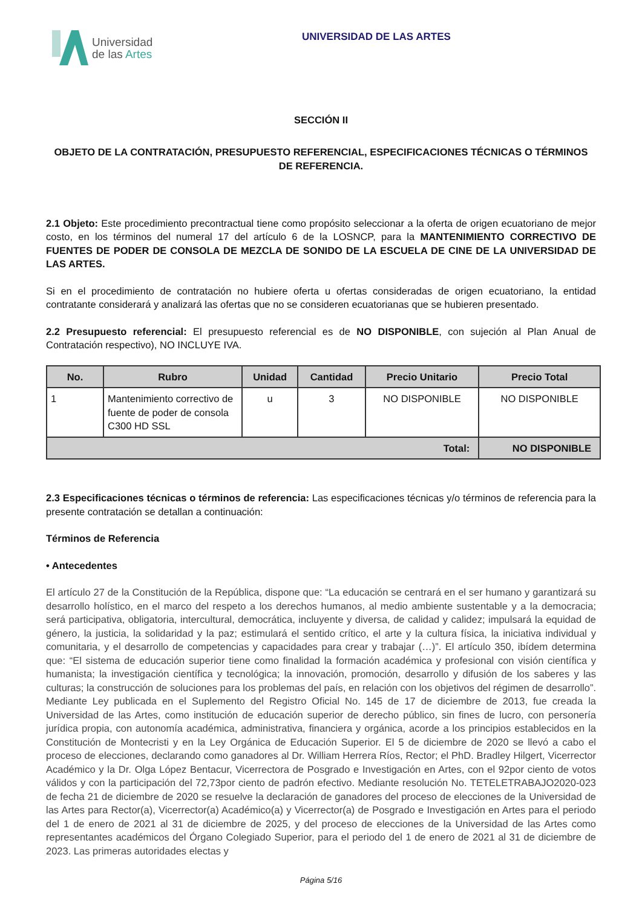Universidad
de las Artes
UNIVERSIDAD DE LAS ARTES
SECCIÓN II
OBJETO DE LA CONTRATACIÓN, PRESUPUESTO REFERENCIAL, ESPECIFICACIONES TÉCNICAS O TÉRMINOS DE REFERENCIA.
2.1 Objeto: Este procedimiento precontractual tiene como propósito seleccionar a la oferta de origen ecuatoriano de mejor costo, en los términos del numeral 17 del artículo 6 de la LOSNCP, para la MANTENIMIENTO CORRECTIVO DE FUENTES DE PODER DE CONSOLA DE MEZCLA DE SONIDO DE LA ESCUELA DE CINE DE LA UNIVERSIDAD DE LAS ARTES.
Si en el procedimiento de contratación no hubiere oferta u ofertas consideradas de origen ecuatoriano, la entidad contratante considerará y analizará las ofertas que no se consideren ecuatorianas que se hubieren presentado.
2.2 Presupuesto referencial: El presupuesto referencial es de NO DISPONIBLE, con sujeción al Plan Anual de Contratación respectivo), NO INCLUYE IVA.
| No. | Rubro | Unidad | Cantidad | Precio Unitario | Precio Total |
| --- | --- | --- | --- | --- | --- |
| 1 | Mantenimiento correctivo de fuente de poder de consola C300 HD SSL | u | 3 | NO DISPONIBLE | NO DISPONIBLE |
| Total: | | | | | NO DISPONIBLE |
2.3 Especificaciones técnicas o términos de referencia: Las especificaciones técnicas y/o términos de referencia para la presente contratación se detallan a continuación:
Términos de Referencia
• Antecedentes
El artículo 27 de la Constitución de la República, dispone que: “La educación se centrará en el ser humano y garantizará su desarrollo holístico, en el marco del respeto a los derechos humanos, al medio ambiente sustentable y a la democracia; será participativa, obligatoria, intercultural, democrática, incluyente y diversa, de calidad y calidez; impulsará la equidad de género, la justicia, la solidaridad y la paz; estimulará el sentido crítico, el arte y la cultura física, la iniciativa individual y comunitaria, y el desarrollo de competencias y capacidades para crear y trabajar (…)”. El artículo 350, ibídem determina que: “El sistema de educación superior tiene como finalidad la formación académica y profesional con visión científica y humanista; la investigación científica y tecnológica; la innovación, promoción, desarrollo y difusión de los saberes y las culturas; la construcción de soluciones para los problemas del país, en relación con los objetivos del régimen de desarrollo”. Mediante Ley publicada en el Suplemento del Registro Oficial No. 145 de 17 de diciembre de 2013, fue creada la Universidad de las Artes, como institución de educación superior de derecho público, sin fines de lucro, con personería jurídica propia, con autonomía académica, administrativa, financiera y orgánica, acorde a los principios establecidos en la Constitución de Montecristi y en la Ley Orgánica de Educación Superior. El 5 de diciembre de 2020 se llevó a cabo el proceso de elecciones, declarando como ganadores al Dr. William Herrera Ríos, Rector; el PhD. Bradley Hilgert, Vicerrector Académico y la Dr. Olga López Bentacur, Vicerrectora de Posgrado e Investigación en Artes, con el 92por ciento de votos válidos y con la participación del 72,73por ciento de padrón efectivo. Mediante resolución No. TETELETRABAJO2020-023 de fecha 21 de diciembre de 2020 se resuelve la declaración de ganadores del proceso de elecciones de la Universidad de las Artes para Rector(a), Vicerrector(a) Académico(a) y Vicerrector(a) de Posgrado e Investigación en Artes para el periodo del 1 de enero de 2021 al 31 de diciembre de 2025, y del proceso de elecciones de la Universidad de las Artes como representantes académicos del Órgano Colegiado Superior, para el periodo del 1 de enero de 2021 al 31 de diciembre de 2023. Las primeras autoridades electas y
Página 5/16